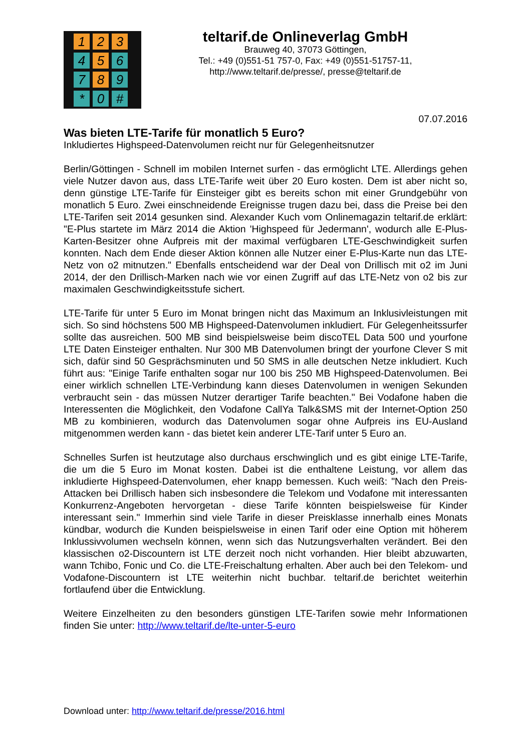1 2 3 4 5 6 7 8 9 * 0 #
teltarif.de Onlineverlag GmbH
Brauweg 40, 37073 Göttingen,
Tel.: +49 (0)551-51 757-0, Fax: +49 (0)551-51757-11,
http://www.teltarif.de/presse/, presse@teltarif.de
07.07.2016
Was bieten LTE-Tarife für monatlich 5 Euro?
Inkludiertes Highspeed-Datenvolumen reicht nur für Gelegenheitsnutzer
Berlin/Göttingen - Schnell im mobilen Internet surfen - das ermöglicht LTE. Allerdings gehen viele Nutzer davon aus, dass LTE-Tarife weit über 20 Euro kosten. Dem ist aber nicht so, denn günstige LTE-Tarife für Einsteiger gibt es bereits schon mit einer Grundgebühr von monatlich 5 Euro. Zwei einschneidende Ereignisse trugen dazu bei, dass die Preise bei den LTE-Tarifen seit 2014 gesunken sind. Alexander Kuch vom Onlinemagazin teltarif.de erklärt: "E-Plus startete im März 2014 die Aktion 'Highspeed für Jedermann', wodurch alle E-Plus-Karten-Besitzer ohne Aufpreis mit der maximal verfügbaren LTE-Geschwindigkeit surfen konnten. Nach dem Ende dieser Aktion können alle Nutzer einer E-Plus-Karte nun das LTE-Netz von o2 mitnutzen." Ebenfalls entscheidend war der Deal von Drillisch mit o2 im Juni 2014, der den Drillisch-Marken nach wie vor einen Zugriff auf das LTE-Netz von o2 bis zur maximalen Geschwindigkeitsstufe sichert.
LTE-Tarife für unter 5 Euro im Monat bringen nicht das Maximum an Inklusivleistungen mit sich. So sind höchstens 500 MB Highspeed-Datenvolumen inkludiert. Für Gelegenheitssurfer sollte das ausreichen. 500 MB sind beispielsweise beim discoTEL Data 500 und yourfone LTE Daten Einsteiger enthalten. Nur 300 MB Datenvolumen bringt der yourfone Clever S mit sich, dafür sind 50 Gesprächsminuten und 50 SMS in alle deutschen Netze inkludiert. Kuch führt aus: "Einige Tarife enthalten sogar nur 100 bis 250 MB Highspeed-Datenvolumen. Bei einer wirklich schnellen LTE-Verbindung kann dieses Datenvolumen in wenigen Sekunden verbraucht sein - das müssen Nutzer derartiger Tarife beachten." Bei Vodafone haben die Interessenten die Möglichkeit, den Vodafone CallYa Talk&SMS mit der Internet-Option 250 MB zu kombinieren, wodurch das Datenvolumen sogar ohne Aufpreis ins EU-Ausland mitgenommen werden kann - das bietet kein anderer LTE-Tarif unter 5 Euro an.
Schnelles Surfen ist heutzutage also durchaus erschwinglich und es gibt einige LTE-Tarife, die um die 5 Euro im Monat kosten. Dabei ist die enthaltene Leistung, vor allem das inkludierte Highspeed-Datenvolumen, eher knapp bemessen. Kuch weiß: "Nach den Preis-Attacken bei Drillisch haben sich insbesondere die Telekom und Vodafone mit interessanten Konkurrenz-Angeboten hervorgetan - diese Tarife könnten beispielsweise für Kinder interessant sein." Immerhin sind viele Tarife in dieser Preisklasse innerhalb eines Monats kündbar, wodurch die Kunden beispielsweise in einen Tarif oder eine Option mit höherem Inklussivvolumen wechseln können, wenn sich das Nutzungsverhalten verändert. Bei den klassischen o2-Discountern ist LTE derzeit noch nicht vorhanden. Hier bleibt abzuwarten, wann Tchibo, Fonic und Co. die LTE-Freischaltung erhalten. Aber auch bei den Telekom- und Vodafone-Discountern ist LTE weiterhin nicht buchbar. teltarif.de berichtet weiterhin fortlaufend über die Entwicklung.
Weitere Einzelheiten zu den besonders günstigen LTE-Tarifen sowie mehr Informationen finden Sie unter: http://www.teltarif.de/lte-unter-5-euro
Download unter: http://www.teltarif.de/presse/2016.html